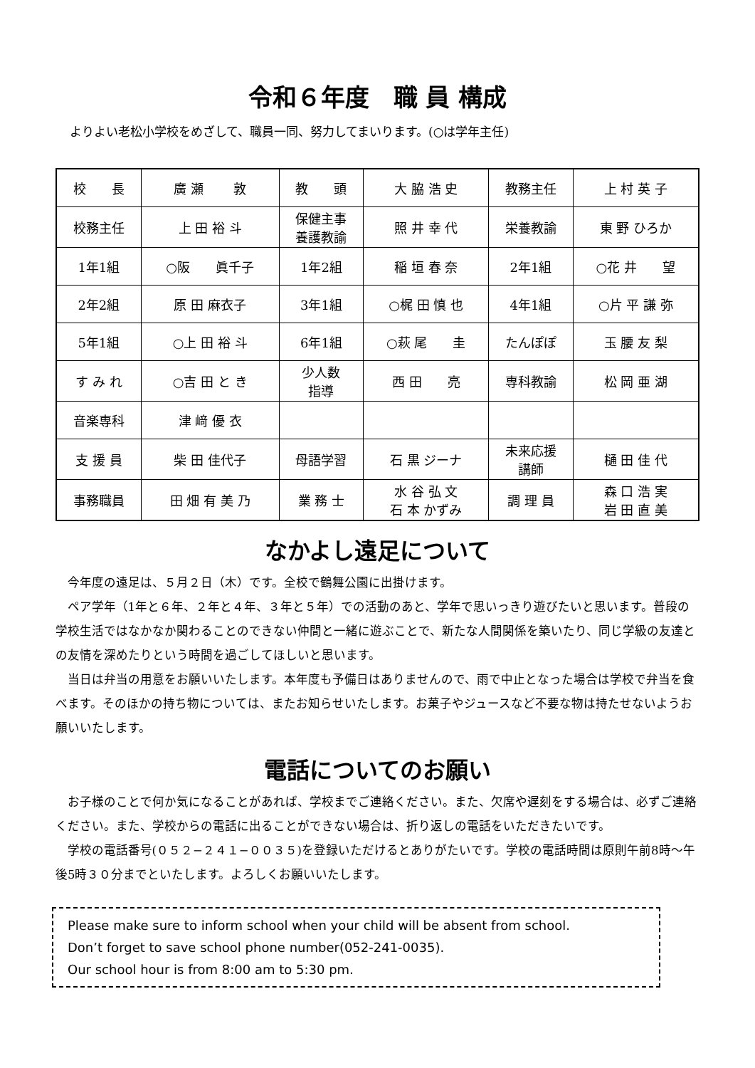令和６年度　職 員 構成
よりよい老松小学校をめざして、職員一同、努力してまいります。(○は学年主任)
| 校 長 | 廣 瀬 敦 | 教 頭 | 大 脇 浩 史 | 教務主任 | 上 村 英 子 |
| 校務主任 | 上 田 裕 斗 | 保健主事 養護教諭 | 照 井 幸 代 | 栄養教諭 | 東 野 ひろか |
| 1年1組 | ○阪 眞千子 | 1年2組 | 稲 垣 春 奈 | 2年1組 | ○花 井 望 |
| 2年2組 | 原 田 麻衣子 | 3年1組 | ○梶 田 慎 也 | 4年1組 | ○片 平 謙 弥 |
| 5年1組 | ○上 田 裕 斗 | 6年1組 | ○萩 尾 圭 | たんぽぽ | 玉 腰 友 梨 |
| す み れ | ○吉 田 と き | 少人数 指導 | 西 田 亮 | 専科教諭 | 松 岡 亜 湖 |
| 音楽専科 | 津 﨑 優 衣 | | | | |
| 支 援 員 | 柴 田 佳代子 | 母語学習 | 石 黒 ジーナ | 未来応援 講師 | 樋 田 佳 代 |
| 事務職員 | 田 畑 有 美 乃 | 業 務 士 | 水 谷 弘 文 石 本 かずみ | 調 理 員 | 森 口 浩 実 岩 田 直 美 |
なかよし遠足について
今年度の遠足は、５月２日（木）です。全校で鶴舞公園に出掛けます。
ペア学年（1年と６年、２年と４年、３年と５年）での活動のあと、学年で思いっきり遊びたいと思います。普段の学校生活ではなかなか関わることのできない仲間と一緒に遊ぶことで、新たな人間関係を築いたり、同じ学級の友達との友情を深めたりという時間を過ごしてほしいと思います。
当日は弁当の用意をお願いいたします。本年度も予備日はありませんので、雨で中止となった場合は学校で弁当を食べます。そのほかの持ち物については、またお知らせいたします。お菓子やジュースなど不要な物は持たせないようお願いいたします。
電話についてのお願い
お子様のことで何か気になることがあれば、学校までご連絡ください。また、欠席や遅刻をする場合は、必ずご連絡ください。また、学校からの電話に出ることができない場合は、折り返しの電話をいただきたいです。
学校の電話番号(０５２−２４１−００３５)を登録いただけるとありがたいです。学校の電話時間は原則午前8時～午後5時３０分までといたします。よろしくお願いいたします。
Please make sure to inform school when your child will be absent from school.
Don’t forget to save school phone number(052-241-0035).
Our school hour is from 8:00 am to 5:30 pm.